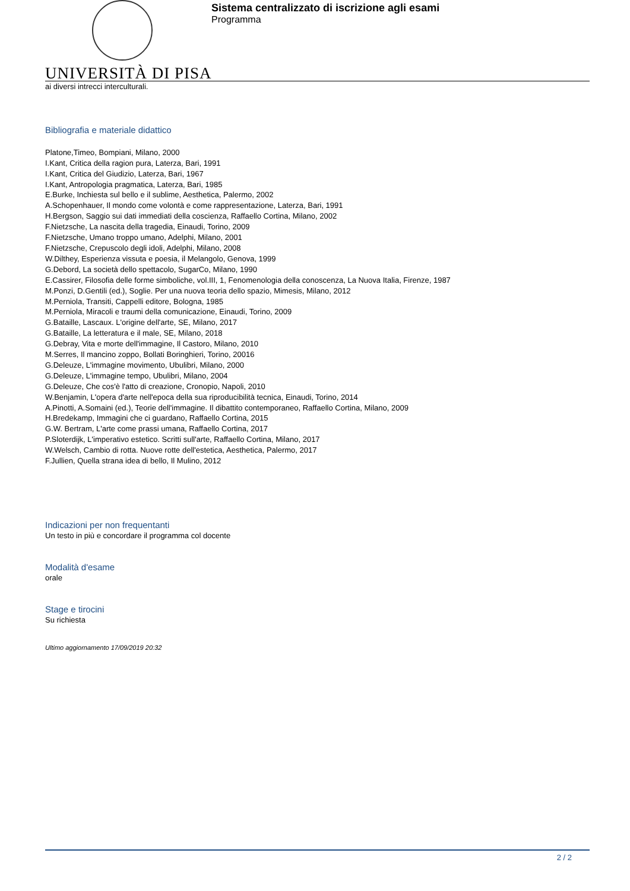UNIVERSITÀ DI PISA
Sistema centralizzato di iscrizione agli esami
Programma
ai diversi intrecci interculturali.
Bibliografia e materiale didattico
Platone,Timeo, Bompiani, Milano, 2000
I.Kant, Critica della ragion pura, Laterza, Bari, 1991
I.Kant, Critica del Giudizio, Laterza, Bari, 1967
I.Kant, Antropologia pragmatica, Laterza, Bari, 1985
E.Burke, Inchiesta sul bello e il sublime, Aesthetica, Palermo, 2002
A.Schopenhauer, Il mondo come volontà e come rappresentazione, Laterza, Bari, 1991
H.Bergson, Saggio sui dati immediati della coscienza, Raffaello Cortina, Milano, 2002
F.Nietzsche, La nascita della tragedia, Einaudi, Torino, 2009
F.Nietzsche, Umano troppo umano, Adelphi, Milano, 2001
F.Nietzsche, Crepuscolo degli idoli, Adelphi, Milano, 2008
W.Dilthey, Esperienza vissuta e poesia, il Melangolo, Genova, 1999
G.Debord, La società dello spettacolo, SugarCo, Milano, 1990
E.Cassirer, Filosofia delle forme simboliche, vol.III, 1, Fenomenologia della conoscenza, La Nuova Italia, Firenze, 1987
M.Ponzi, D.Gentili (ed.), Soglie. Per una nuova teoria dello spazio, Mimesis, Milano, 2012
M.Perniola, Transiti, Cappelli editore, Bologna, 1985
M.Perniola, Miracoli e traumi della comunicazione, Einaudi, Torino, 2009
G.Bataille, Lascaux. L'origine dell'arte, SE, Milano, 2017
G.Bataille, La letteratura e il male, SE, Milano, 2018
G.Debray, Vita e morte dell'immagine, Il Castoro, Milano, 2010
M.Serres, Il mancino zoppo, Bollati Boringhieri, Torino, 20016
G.Deleuze, L'immagine movimento, Ubulibri, Milano, 2000
G.Deleuze, L'immagine tempo, Ubulibri, Milano, 2004
G.Deleuze, Che cos'è l'atto di creazione, Cronopio, Napoli, 2010
W.Benjamin, L'opera d'arte nell'epoca della sua riproducibilità tecnica, Einaudi, Torino, 2014
A.Pinotti, A.Somaini (ed.), Teorie dell'immagine. Il dibattito contemporaneo, Raffaello Cortina, Milano, 2009
H.Bredekamp, Immagini che ci guardano, Raffaello Cortina, 2015
G.W. Bertram, L'arte come prassi umana, Raffaello Cortina, 2017
P.Sloterdijk, L'imperativo estetico. Scritti sull'arte, Raffaello Cortina, Milano, 2017
W.Welsch, Cambio di rotta. Nuove rotte dell'estetica, Aesthetica, Palermo, 2017
F.Jullien, Quella strana idea di bello, Il Mulino, 2012
Indicazioni per non frequentanti
Un testo in più e concordare il programma col docente
Modalità d'esame
orale
Stage e tirocini
Su richiesta
Ultimo aggiornamento 17/09/2019 20:32
2 / 2